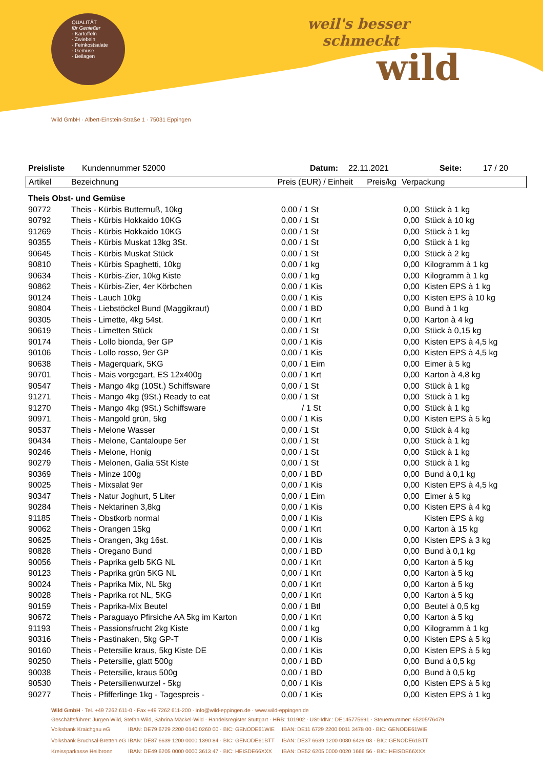QUALITÄT
für Genießer
· Kartoffeln
· Zwiebeln
· Feinkostsalate
· Gemüse
· Beilagen
weil's besser
schmeckt
wild
Wild GmbH · Albert-Einstein-Straße 1 · 75031 Eppingen
Preisliste Kundennummer 52000 Datum: 22.11.2021 Seite: 17 / 20
| Artikel | Bezeichnung | Preis (EUR) / Einheit | Preis/kg | Verpackung |
| --- | --- | --- | --- | --- |
| Theis Obst- und Gemüse | | | | |
| 90772 | Theis - Kürbis Butternuß, 10kg | 0,00 / 1 St | 0,00 | Stück à 1 kg |
| 90792 | Theis - Kürbis Hokkaido 10KG | 0,00 / 1 St | 0,00 | Stück à 10 kg |
| 91269 | Theis - Kürbis Hokkaido 10KG | 0,00 / 1 St | 0,00 | Stück à 1 kg |
| 90355 | Theis - Kürbis Muskat 13kg 3St. | 0,00 / 1 St | 0,00 | Stück à 1 kg |
| 90645 | Theis - Kürbis Muskat Stück | 0,00 / 1 St | 0,00 | Stück à 2 kg |
| 90810 | Theis - Kürbis Spaghetti, 10kg | 0,00 / 1 kg | 0,00 | Kilogramm à 1 kg |
| 90634 | Theis - Kürbis-Zier, 10kg Kiste | 0,00 / 1 kg | 0,00 | Kilogramm à 1 kg |
| 90862 | Theis - Kürbis-Zier, 4er Körbchen | 0,00 / 1 Kis | 0,00 | Kisten EPS à 1 kg |
| 90124 | Theis - Lauch 10kg | 0,00 / 1 Kis | 0,00 | Kisten EPS à 10 kg |
| 90804 | Theis - Liebstöckel Bund (Maggikraut) | 0,00 / 1 BD | 0,00 | Bund à 1 kg |
| 90305 | Theis - Limette, 4kg 54st. | 0,00 / 1 Krt | 0,00 | Karton à 4 kg |
| 90619 | Theis - Limetten Stück | 0,00 / 1 St | 0,00 | Stück à 0,15 kg |
| 90174 | Theis - Lollo bionda, 9er GP | 0,00 / 1 Kis | 0,00 | Kisten EPS à 4,5 kg |
| 90106 | Theis - Lollo rosso, 9er GP | 0,00 / 1 Kis | 0,00 | Kisten EPS à 4,5 kg |
| 90638 | Theis - Magerquark, 5KG | 0,00 / 1 Eim | 0,00 | Eimer à 5 kg |
| 90701 | Theis - Mais vorgegart, ES 12x400g | 0,00 / 1 Krt | 0,00 | Karton à 4,8 kg |
| 90547 | Theis - Mango 4kg (10St.) Schiffsware | 0,00 / 1 St | 0,00 | Stück à 1 kg |
| 91271 | Theis - Mango 4kg (9St.) Ready to eat | 0,00 / 1 St | 0,00 | Stück à 1 kg |
| 91270 | Theis - Mango 4kg (9St.) Schiffsware | / 1 St | 0,00 | Stück à 1 kg |
| 90971 | Theis - Mangold grün, 5kg | 0,00 / 1 Kis | 0,00 | Kisten EPS à 5 kg |
| 90537 | Theis - Melone Wasser | 0,00 / 1 St | 0,00 | Stück à 4 kg |
| 90434 | Theis - Melone, Cantaloupe 5er | 0,00 / 1 St | 0,00 | Stück à 1 kg |
| 90246 | Theis - Melone, Honig | 0,00 / 1 St | 0,00 | Stück à 1 kg |
| 90279 | Theis - Melonen, Galia 5St Kiste | 0,00 / 1 St | 0,00 | Stück à 1 kg |
| 90369 | Theis - Minze 100g | 0,00 / 1 BD | 0,00 | Bund à 0,1 kg |
| 90025 | Theis - Mixsalat 9er | 0,00 / 1 Kis | 0,00 | Kisten EPS à 4,5 kg |
| 90347 | Theis - Natur Joghurt, 5 Liter | 0,00 / 1 Eim | 0,00 | Eimer à 5 kg |
| 90284 | Theis - Nektarinen 3,8kg | 0,00 / 1 Kis | 0,00 | Kisten EPS à 4 kg |
| 91185 | Theis - Obstkorb normal | 0,00 / 1 Kis | | Kisten EPS à kg |
| 90062 | Theis - Orangen 15kg | 0,00 / 1 Krt | 0,00 | Karton à 15 kg |
| 90625 | Theis - Orangen, 3kg 16st. | 0,00 / 1 Kis | 0,00 | Kisten EPS à 3 kg |
| 90828 | Theis - Oregano Bund | 0,00 / 1 BD | 0,00 | Bund à 0,1 kg |
| 90056 | Theis - Paprika gelb 5KG NL | 0,00 / 1 Krt | 0,00 | Karton à 5 kg |
| 90123 | Theis - Paprika grün 5KG NL | 0,00 / 1 Krt | 0,00 | Karton à 5 kg |
| 90024 | Theis - Paprika Mix, NL 5kg | 0,00 / 1 Krt | 0,00 | Karton à 5 kg |
| 90028 | Theis - Paprika rot NL, 5KG | 0,00 / 1 Krt | 0,00 | Karton à 5 kg |
| 90159 | Theis - Paprika-Mix Beutel | 0,00 / 1 Btl | 0,00 | Beutel à 0,5 kg |
| 90672 | Theis - Paraguayo Pfirsiche AA 5kg im Karton | 0,00 / 1 Krt | 0,00 | Karton à 5 kg |
| 91193 | Theis - Passionsfrucht 2kg Kiste | 0,00 / 1 kg | 0,00 | Kilogramm à 1 kg |
| 90316 | Theis - Pastinaken, 5kg GP-T | 0,00 / 1 Kis | 0,00 | Kisten EPS à 5 kg |
| 90160 | Theis - Petersilie kraus, 5kg Kiste DE | 0,00 / 1 Kis | 0,00 | Kisten EPS à 5 kg |
| 90250 | Theis - Petersilie, glatt 500g | 0,00 / 1 BD | 0,00 | Bund à 0,5 kg |
| 90038 | Theis - Petersilie, kraus 500g | 0,00 / 1 BD | 0,00 | Bund à 0,5 kg |
| 90530 | Theis - Petersilienwurzel - 5kg | 0,00 / 1 Kis | 0,00 | Kisten EPS à 5 kg |
| 90277 | Theis - Pfifferlinge 1kg - Tagespreis - | 0,00 / 1 Kis | 0,00 | Kisten EPS à 1 kg |
Wild GmbH · Tel. +49 7262 611-0 · Fax +49 7262 611-200 · info@wild-eppingen.de · www.wild-eppingen.de
Geschäftsführer: Jürgen Wild, Stefan Wild, Sabrina Mäckel-Wild · Handelsregister Stuttgart · HRB: 101902 · USt-IdNr.: DE145775691 · Steuernummer: 65205/76479
| Volksbank Kraichgau eG | IBAN: DE79 6729 2200 0140 0260 00 · BIC: GENODE61WIE | IBAN: DE11 6729 2200 0011 3478 00 · BIC: GENODE61WIE |
| Volksbank Bruchsal-Bretten eG | IBAN: DE87 6639 1200 0000 1390 84 · BIC: GENODE61BTT | IBAN: DE37 6639 1200 0080 6429 03 · BIC: GENODE61BTT |
| Kreissparkasse Heilbronn | IBAN: DE49 6205 0000 0000 3613 47 · BIC: HEISDE66XXX | IBAN: DE52 6205 0000 0020 1666 56 · BIC: HEISDE66XXX |